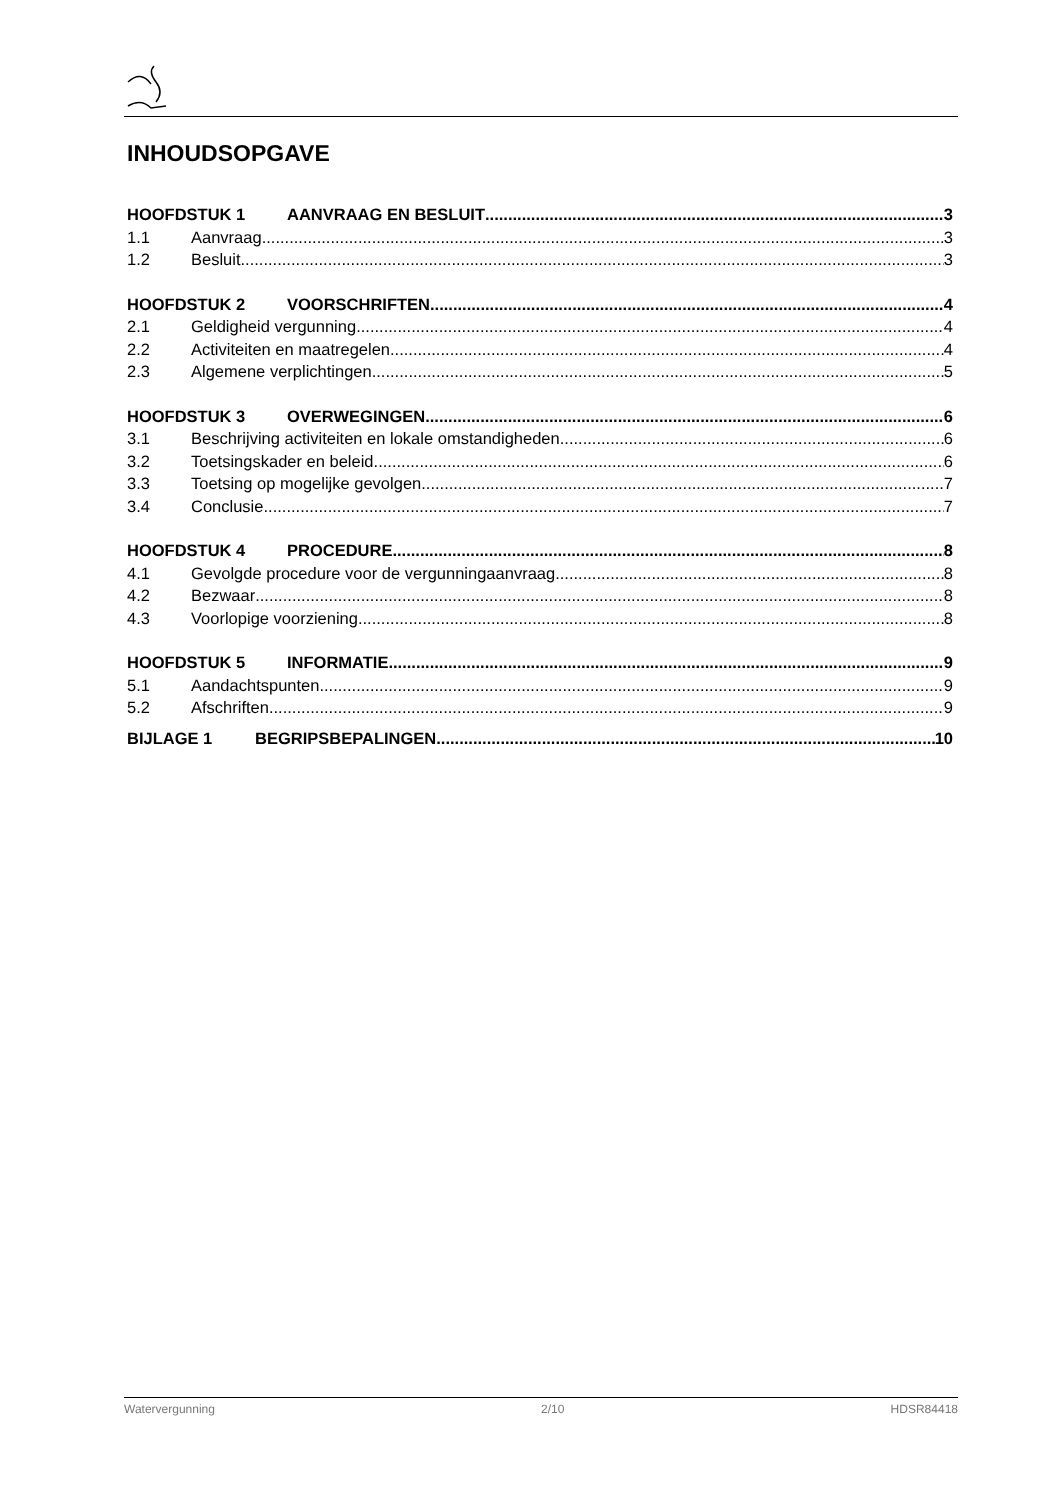INHOUDSOPGAVE
HOOFDSTUK 1 AANVRAAG EN BESLUIT 3
1.1 Aanvraag 3
1.2 Besluit 3
HOOFDSTUK 2 VOORSCHRIFTEN 4
2.1 Geldigheid vergunning 4
2.2 Activiteiten en maatregelen 4
2.3 Algemene verplichtingen 5
HOOFDSTUK 3 OVERWEGINGEN 6
3.1 Beschrijving activiteiten en lokale omstandigheden 6
3.2 Toetsingskader en beleid 6
3.3 Toetsing op mogelijke gevolgen 7
3.4 Conclusie 7
HOOFDSTUK 4 PROCEDURE 8
4.1 Gevolgde procedure voor de vergunningaanvraag 8
4.2 Bezwaar 8
4.3 Voorlopige voorziening 8
HOOFDSTUK 5 INFORMATIE 9
5.1 Aandachtspunten 9
5.2 Afschriften 9
BIJLAGE 1 BEGRIPSBEPALINGEN 10
Watervergunning 2/10 HDSR84418